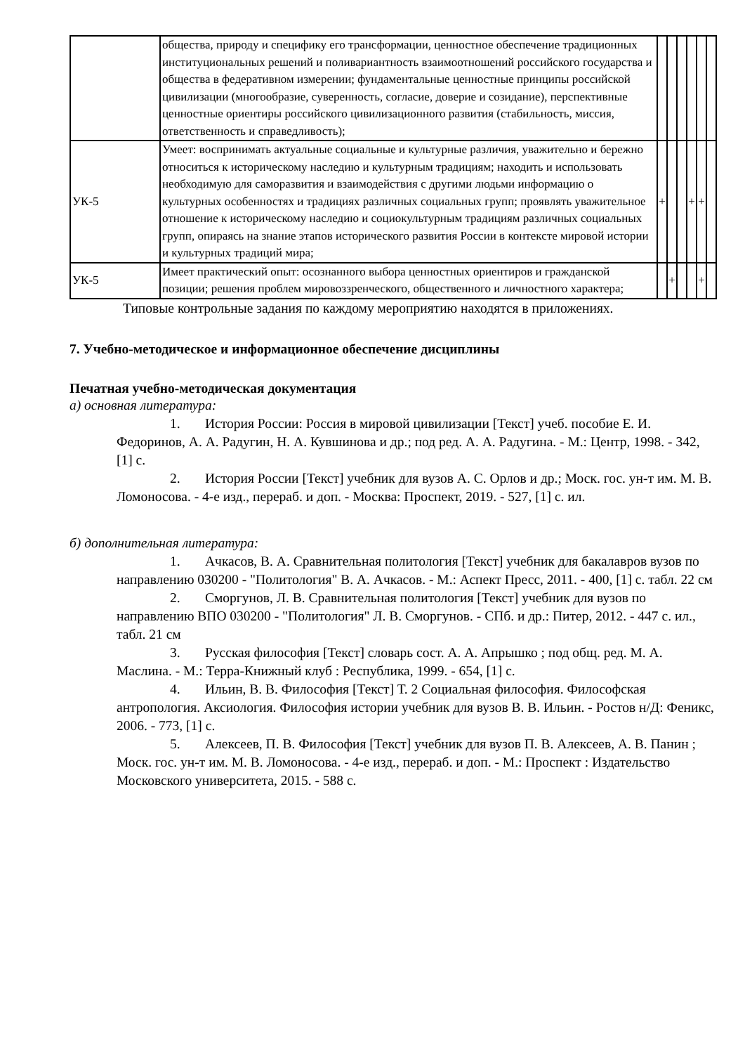| | общества, природу и специфику его трансформации, ценностное обеспечение традиционных институциональных решений и поливариантность взаимоотношений российского государства и общества в федеративном измерении; фундаментальные ценностные принципы российской цивилизации (многообразие, суверенность, согласие, доверие и созидание), перспективные ценностные ориентиры российского цивилизационного развития (стабильность, миссия, ответственность и справедливость); | | | | | | |
| УК-5 | Умеет: воспринимать актуальные социальные и культурные различия, уважительно и бережно относиться к историческому наследию и культурным традициям; находить и использовать необходимую для саморазвития и взаимодействия с другими людьми информацию о культурных особенностях и традициях различных социальных групп; проявлять уважительное отношение к историческому наследию и социокультурным традициям различных социальных групп, опираясь на знание этапов исторического развития России в контексте мировой истории и культурных традиций мира; | + | | | + | + | |
| УК-5 | Имеет практический опыт: осознанного выбора ценностных ориентиров и гражданской позиции; решения проблем мировоззренческого, общественного и личностного характера; | | + | | | + | |
Типовые контрольные задания по каждому мероприятию находятся в приложениях.
7. Учебно-методическое и информационное обеспечение дисциплины
Печатная учебно-методическая документация
а) основная литература:
1. История России: Россия в мировой цивилизации [Текст] учеб. пособие Е. И. Федоринов, А. А. Радугин, Н. А. Кувшинова и др.; под ред. А. А. Радугина. - М.: Центр, 1998. - 342, [1] с.
2. История России [Текст] учебник для вузов А. С. Орлов и др.; Моск. гос. ун-т им. М. В. Ломоносова. - 4-е изд., перераб. и доп. - Москва: Проспект, 2019. - 527, [1] с. ил.
б) дополнительная литература:
1. Ачкасов, В. А. Сравнительная политология [Текст] учебник для бакалавров вузов по направлению 030200 - "Политология" В. А. Ачкасов. - М.: Аспект Пресс, 2011. - 400, [1] с. табл. 22 см
2. Сморгунов, Л. В. Сравнительная политология [Текст] учебник для вузов по направлению ВПО 030200 - "Политология" Л. В. Сморгунов. - СПб. и др.: Питер, 2012. - 447 с. ил., табл. 21 см
3. Русская философия [Текст] словарь сост. А. А. Апрышко ; под общ. ред. М. А. Маслина. - М.: Терра-Книжный клуб : Республика, 1999. - 654, [1] с.
4. Ильин, В. В. Философия [Текст] Т. 2 Социальная философия. Философская антропология. Аксиология. Философия истории учебник для вузов В. В. Ильин. - Ростов н/Д: Феникс, 2006. - 773, [1] с.
5. Алексеев, П. В. Философия [Текст] учебник для вузов П. В. Алексеев, А. В. Панин ; Моск. гос. ун-т им. М. В. Ломоносова. - 4-е изд., перераб. и доп. - М.: Проспект : Издательство Московского университета, 2015. - 588 с.